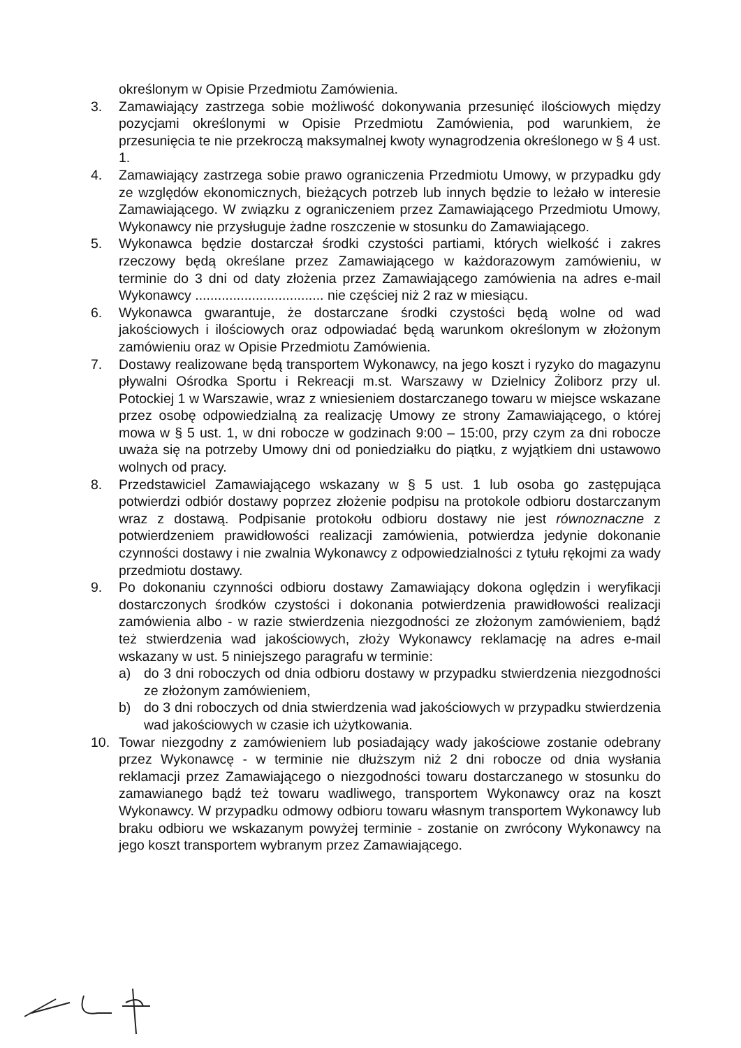określonym w Opisie Przedmiotu Zamówienia.
3. Zamawiający zastrzega sobie możliwość dokonywania przesunięć ilościowych między pozycjami określonymi w Opisie Przedmiotu Zamówienia, pod warunkiem, że przesunięcia te nie przekroczą maksymalnej kwoty wynagrodzenia określonego w § 4 ust. 1.
4. Zamawiający zastrzega sobie prawo ograniczenia Przedmiotu Umowy, w przypadku gdy ze względów ekonomicznych, bieżących potrzeb lub innych będzie to leżało w interesie Zamawiającego. W związku z ograniczeniem przez Zamawiającego Przedmiotu Umowy, Wykonawcy nie przysługuje żadne roszczenie w stosunku do Zamawiającego.
5. Wykonawca będzie dostarczał środki czystości partiami, których wielkość i zakres rzeczowy będą określane przez Zamawiającego w każdorazowym zamówieniu, w terminie do 3 dni od daty złożenia przez Zamawiającego zamówienia na adres e-mail Wykonawcy .................................. nie częściej niż 2 raz w miesiącu.
6. Wykonawca gwarantuje, że dostarczane środki czystości będą wolne od wad jakościowych i ilościowych oraz odpowiadać będą warunkom określonym w złożonym zamówieniu oraz w Opisie Przedmiotu Zamówienia.
7. Dostawy realizowane będą transportem Wykonawcy, na jego koszt i ryzyko do magazynu pływalni Ośrodka Sportu i Rekreacji m.st. Warszawy w Dzielnicy Żoliborz przy ul. Potockiej 1 w Warszawie, wraz z wniesieniem dostarczanego towaru w miejsce wskazane przez osobę odpowiedzialną za realizację Umowy ze strony Zamawiającego, o której mowa w § 5 ust. 1, w dni robocze w godzinach 9:00 – 15:00, przy czym za dni robocze uważa się na potrzeby Umowy dni od poniedziałku do piątku, z wyjątkiem dni ustawowo wolnych od pracy.
8. Przedstawiciel Zamawiającego wskazany w § 5 ust. 1 lub osoba go zastępująca potwierdzi odbiór dostawy poprzez złożenie podpisu na protokole odbioru dostarczanym wraz z dostawą. Podpisanie protokołu odbioru dostawy nie jest równoznaczne z potwierdzeniem prawidłowości realizacji zamówienia, potwierdza jedynie dokonanie czynności dostawy i nie zwalnia Wykonawcy z odpowiedzialności z tytułu rękojmi za wady przedmiotu dostawy.
9. Po dokonaniu czynności odbioru dostawy Zamawiający dokona oględzin i weryfikacji dostarczonych środków czystości i dokonania potwierdzenia prawidłowości realizacji zamówienia albo - w razie stwierdzenia niezgodności ze złożonym zamówieniem, bądź też stwierdzenia wad jakościowych, złoży Wykonawcy reklamację na adres e-mail wskazany w ust. 5 niniejszego paragrafu w terminie:
a) do 3 dni roboczych od dnia odbioru dostawy w przypadku stwierdzenia niezgodności ze złożonym zamówieniem,
b) do 3 dni roboczych od dnia stwierdzenia wad jakościowych w przypadku stwierdzenia wad jakościowych w czasie ich użytkowania.
10. Towar niezgodny z zamówieniem lub posiadający wady jakościowe zostanie odebrany przez Wykonawcę - w terminie nie dłuższym niż 2 dni robocze od dnia wysłania reklamacji przez Zamawiającego o niezgodności towaru dostarczanego w stosunku do zamawianego bądź też towaru wadliwego, transportem Wykonawcy oraz na koszt Wykonawcy. W przypadku odmowy odbioru towaru własnym transportem Wykonawcy lub braku odbioru we wskazanym powyżej terminie - zostanie on zwrócony Wykonawcy na jego koszt transportem wybranym przez Zamawiającego.